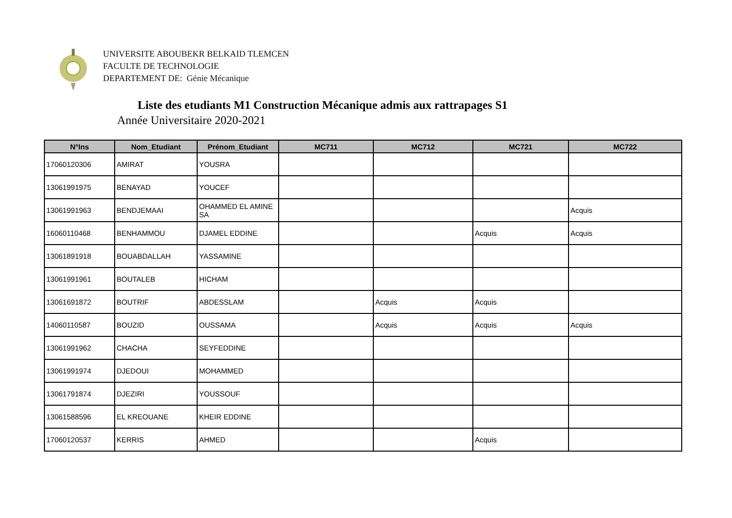UNIVERSITE ABOUBEKR BELKAID TLEMCEN
FACULTE DE TECHNOLOGIE
DEPARTEMENT DE: Génie Mécanique
Liste des etudiants M1 Construction Mécanique admis aux rattrapages S1
Année Universitaire 2020-2021
| N°Ins | Nom_Etudiant | Prénom_Etudiant | MC711 | MC712 | MC721 | MC722 |
| --- | --- | --- | --- | --- | --- | --- |
| 17060120306 | AMIRAT | YOUSRA | | | | |
| 13061991975 | BENAYAD | YOUCEF | | | | |
| 13061991963 | BENDJEMAAI | OHAMMED EL AMINE SA | | | | Acquis |
| 16060110468 | BENHAMMOU | DJAMEL EDDINE | | | Acquis | Acquis |
| 13061891918 | BOUABDALLAH | YASSAMINE | | | | |
| 13061991961 | BOUTALEB | HICHAM | | | | |
| 13061691872 | BOUTRIF | ABDESSLAM | | Acquis | Acquis | |
| 14060110587 | BOUZID | OUSSAMA | | Acquis | Acquis | Acquis |
| 13061991962 | CHACHA | SEYFEDDINE | | | | |
| 13061991974 | DJEDOUI | MOHAMMED | | | | |
| 13061791874 | DJEZIRI | YOUSSOUF | | | | |
| 13061588596 | EL KREOUANE | KHEIR EDDINE | | | | |
| 17060120537 | KERRIS | AHMED | | | Acquis | |